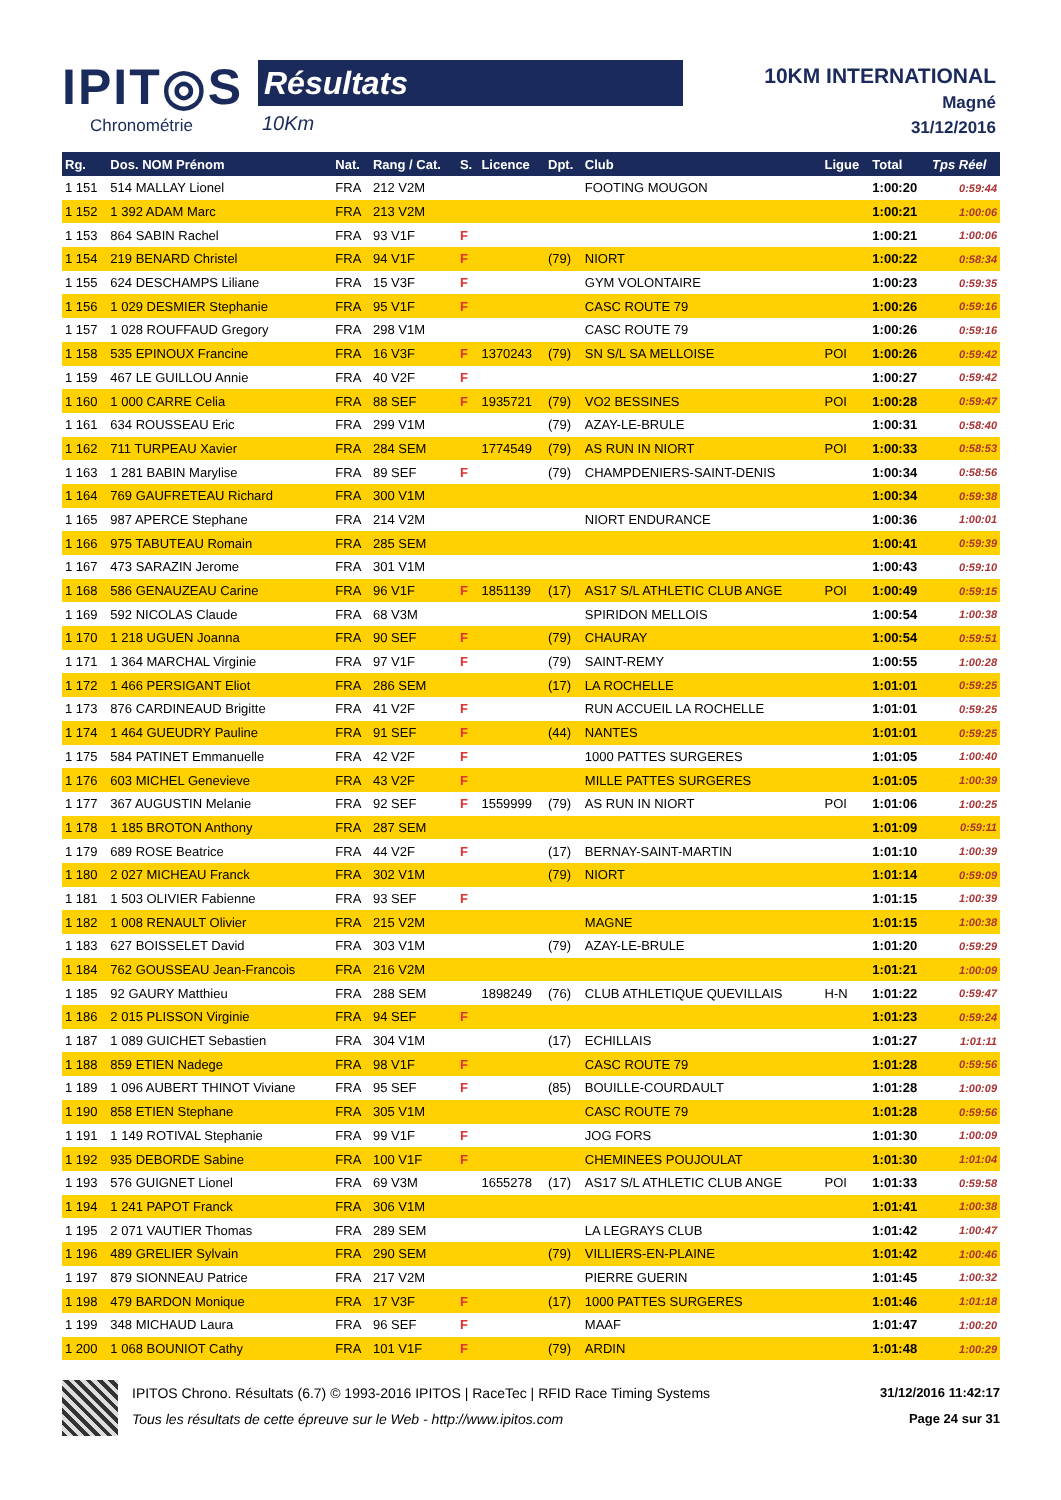IPIT◎S
Chronométrie
Résultats
10Km
10KM INTERNATIONAL
Magné
31/12/2016
| Rg. | Dos. NOM Prénom | Nat. | Rang / Cat. | S. | Licence | Dpt. | Club | Ligue | Total | Tps Réel |
| --- | --- | --- | --- | --- | --- | --- | --- | --- | --- | --- |
| 1 151 | 514 MALLAY Lionel | FRA | 212 V2M | | | | FOOTING MOUGON | | 1:00:20 | 0:59:44 |
| 1 152 | 1 392 ADAM Marc | FRA | 213 V2M | | | | | | 1:00:21 | 1:00:06 |
| 1 153 | 864 SABIN Rachel | FRA | 93 V1F | F | | | | | 1:00:21 | 1:00:06 |
| 1 154 | 219 BENARD Christel | FRA | 94 V1F | F | | (79) | NIORT | | 1:00:22 | 0:58:34 |
| 1 155 | 624 DESCHAMPS Liliane | FRA | 15 V3F | F | | | GYM VOLONTAIRE | | 1:00:23 | 0:59:35 |
| 1 156 | 1 029 DESMIER Stephanie | FRA | 95 V1F | F | | | CASC ROUTE 79 | | 1:00:26 | 0:59:16 |
| 1 157 | 1 028 ROUFFAUD Gregory | FRA | 298 V1M | | | | CASC ROUTE 79 | | 1:00:26 | 0:59:16 |
| 1 158 | 535 EPINOUX Francine | FRA | 16 V3F | F | 1370243 | (79) | SN S/L SA MELLOISE | POI | 1:00:26 | 0:59:42 |
| 1 159 | 467 LE GUILLOU Annie | FRA | 40 V2F | F | | | | | 1:00:27 | 0:59:42 |
| 1 160 | 1 000 CARRE Celia | FRA | 88 SEF | F | 1935721 | (79) | VO2 BESSINES | POI | 1:00:28 | 0:59:47 |
| 1 161 | 634 ROUSSEAU Eric | FRA | 299 V1M | | | (79) | AZAY-LE-BRULE | | 1:00:31 | 0:58:40 |
| 1 162 | 711 TURPEAU Xavier | FRA | 284 SEM | | 1774549 | (79) | AS RUN IN NIORT | POI | 1:00:33 | 0:58:53 |
| 1 163 | 1 281 BABIN Marylise | FRA | 89 SEF | F | | (79) | CHAMPDENIERS-SAINT-DENIS | | 1:00:34 | 0:58:56 |
| 1 164 | 769 GAUFRETEAU Richard | FRA | 300 V1M | | | | | | 1:00:34 | 0:59:38 |
| 1 165 | 987 APERCE Stephane | FRA | 214 V2M | | | | NIORT ENDURANCE | | 1:00:36 | 1:00:01 |
| 1 166 | 975 TABUTEAU Romain | FRA | 285 SEM | | | | | | 1:00:41 | 0:59:39 |
| 1 167 | 473 SARAZIN Jerome | FRA | 301 V1M | | | | | | 1:00:43 | 0:59:10 |
| 1 168 | 586 GENAUZEAU Carine | FRA | 96 V1F | F | 1851139 | (17) | AS17 S/L ATHLETIC CLUB ANGE | POI | 1:00:49 | 0:59:15 |
| 1 169 | 592 NICOLAS Claude | FRA | 68 V3M | | | | SPIRIDON MELLOIS | | 1:00:54 | 1:00:38 |
| 1 170 | 1 218 UGUEN Joanna | FRA | 90 SEF | F | | (79) | CHAURAY | | 1:00:54 | 0:59:51 |
| 1 171 | 1 364 MARCHAL Virginie | FRA | 97 V1F | F | | (79) | SAINT-REMY | | 1:00:55 | 1:00:28 |
| 1 172 | 1 466 PERSIGANT Eliot | FRA | 286 SEM | | | (17) | LA ROCHELLE | | 1:01:01 | 0:59:25 |
| 1 173 | 876 CARDINEAUD Brigitte | FRA | 41 V2F | F | | | RUN ACCUEIL LA ROCHELLE | | 1:01:01 | 0:59:25 |
| 1 174 | 1 464 GUEUDRY Pauline | FRA | 91 SEF | F | | (44) | NANTES | | 1:01:01 | 0:59:25 |
| 1 175 | 584 PATINET Emmanuelle | FRA | 42 V2F | F | | | 1000 PATTES SURGERES | | 1:01:05 | 1:00:40 |
| 1 176 | 603 MICHEL Genevieve | FRA | 43 V2F | F | | | MILLE PATTES SURGERES | | 1:01:05 | 1:00:39 |
| 1 177 | 367 AUGUSTIN Melanie | FRA | 92 SEF | F | 1559999 | (79) | AS RUN IN NIORT | POI | 1:01:06 | 1:00:25 |
| 1 178 | 1 185 BROTON Anthony | FRA | 287 SEM | | | | | | 1:01:09 | 0:59:11 |
| 1 179 | 689 ROSE Beatrice | FRA | 44 V2F | F | | (17) | BERNAY-SAINT-MARTIN | | 1:01:10 | 1:00:39 |
| 1 180 | 2 027 MICHEAU Franck | FRA | 302 V1M | | | (79) | NIORT | | 1:01:14 | 0:59:09 |
| 1 181 | 1 503 OLIVIER Fabienne | FRA | 93 SEF | F | | | | | 1:01:15 | 1:00:39 |
| 1 182 | 1 008 RENAULT Olivier | FRA | 215 V2M | | | | MAGNE | | 1:01:15 | 1:00:38 |
| 1 183 | 627 BOISSELET David | FRA | 303 V1M | | | (79) | AZAY-LE-BRULE | | 1:01:20 | 0:59:29 |
| 1 184 | 762 GOUSSEAU Jean-Francois | FRA | 216 V2M | | | | | | 1:01:21 | 1:00:09 |
| 1 185 | 92 GAURY Matthieu | FRA | 288 SEM | | 1898249 | (76) | CLUB ATHLETIQUE QUEVILLAIS | H-N | 1:01:22 | 0:59:47 |
| 1 186 | 2 015 PLISSON Virginie | FRA | 94 SEF | F | | | | | 1:01:23 | 0:59:24 |
| 1 187 | 1 089 GUICHET Sebastien | FRA | 304 V1M | | | (17) | ECHILLAIS | | 1:01:27 | 1:01:11 |
| 1 188 | 859 ETIEN Nadege | FRA | 98 V1F | F | | | CASC ROUTE 79 | | 1:01:28 | 0:59:56 |
| 1 189 | 1 096 AUBERT THINOT Viviane | FRA | 95 SEF | F | | (85) | BOUILLE-COURDAULT | | 1:01:28 | 1:00:09 |
| 1 190 | 858 ETIEN Stephane | FRA | 305 V1M | | | | CASC ROUTE 79 | | 1:01:28 | 0:59:56 |
| 1 191 | 1 149 ROTIVAL Stephanie | FRA | 99 V1F | F | | | JOG FORS | | 1:01:30 | 1:00:09 |
| 1 192 | 935 DEBORDE Sabine | FRA | 100 V1F | F | | | CHEMINEES POUJOULAT | | 1:01:30 | 1:01:04 |
| 1 193 | 576 GUIGNET Lionel | FRA | 69 V3M | | 1655278 | (17) | AS17 S/L ATHLETIC CLUB ANGE | POI | 1:01:33 | 0:59:58 |
| 1 194 | 1 241 PAPOT Franck | FRA | 306 V1M | | | | | | 1:01:41 | 1:00:38 |
| 1 195 | 2 071 VAUTIER Thomas | FRA | 289 SEM | | | | LA LEGRAYS CLUB | | 1:01:42 | 1:00:47 |
| 1 196 | 489 GRELIER Sylvain | FRA | 290 SEM | | | (79) | VILLIERS-EN-PLAINE | | 1:01:42 | 1:00:46 |
| 1 197 | 879 SIONNEAU Patrice | FRA | 217 V2M | | | | PIERRE GUERIN | | 1:01:45 | 1:00:32 |
| 1 198 | 479 BARDON Monique | FRA | 17 V3F | F | | (17) | 1000 PATTES SURGERES | | 1:01:46 | 1:01:18 |
| 1 199 | 348 MICHAUD Laura | FRA | 96 SEF | F | | | MAAF | | 1:01:47 | 1:00:20 |
| 1 200 | 1 068 BOUNIOT Cathy | FRA | 101 V1F | F | | (79) | ARDIN | | 1:01:48 | 1:00:29 |
31/12/2016 11:42:17
Page 24 sur 31
IPITOS Chrono. Résultats (6.7) © 1993-2016 IPITOS | RaceTec | RFID Race Timing Systems
Tous les résultats de cette épreuve sur le Web - http://www.ipitos.com